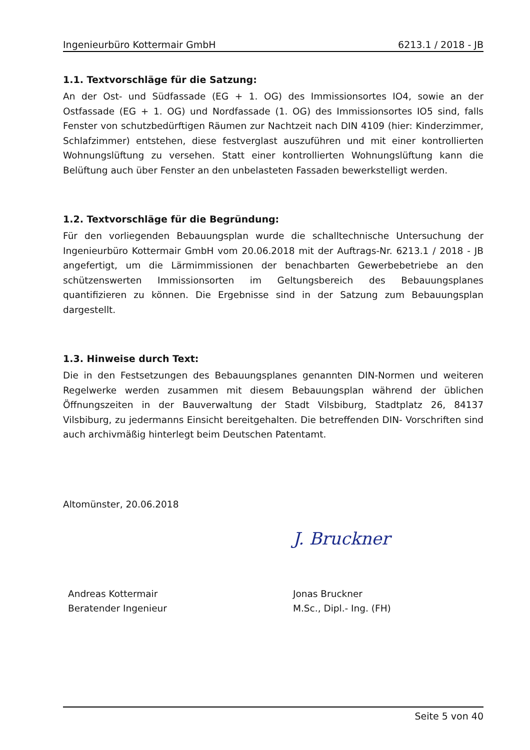Ingenieurbüro Kottermair GmbH 6213.1 / 2018 - JB
1.1. Textvorschläge für die Satzung:
An der Ost- und Südfassade (EG + 1. OG) des Immissionsortes IO4, sowie an der Ostfassade (EG + 1. OG) und Nordfassade (1. OG) des Immissionsortes IO5 sind, falls Fenster von schutzbedürftigen Räumen zur Nachtzeit nach DIN 4109 (hier: Kinderzimmer, Schlafzimmer) entstehen, diese festverglast auszuführen und mit einer kontrollierten Wohnungslüftung zu versehen. Statt einer kontrollierten Wohnungslüftung kann die Belüftung auch über Fenster an den unbelasteten Fassaden bewerkstelligt werden.
1.2. Textvorschläge für die Begründung:
Für den vorliegenden Bebauungsplan wurde die schalltechnische Untersuchung der Ingenieurbüro Kottermair GmbH vom 20.06.2018 mit der Auftrags-Nr. 6213.1 / 2018 - JB angefertigt, um die Lärmimmissionen der benachbarten Gewerbebetriebe an den schützenswerten Immissionsorten im Geltungsbereich des Bebauungsplanes quantifizieren zu können. Die Ergebnisse sind in der Satzung zum Bebauungsplan dargestellt.
1.3. Hinweise durch Text:
Die in den Festsetzungen des Bebauungsplanes genannten DIN-Normen und weiteren Regelwerke werden zusammen mit diesem Bebauungsplan während der üblichen Öffnungszeiten in der Bauverwaltung der Stadt Vilsbiburg, Stadtplatz 26, 84137 Vilsbiburg, zu jedermanns Einsicht bereitgehalten. Die betreffenden DIN- Vorschriften sind auch archivmäßig hinterlegt beim Deutschen Patentamt.
Altomünster, 20.06.2018
Andreas Kottermair
Beratender Ingenieur
J. Bruckner
Jonas Bruckner
M.Sc., Dipl.- Ing. (FH)
Seite 5 von 40